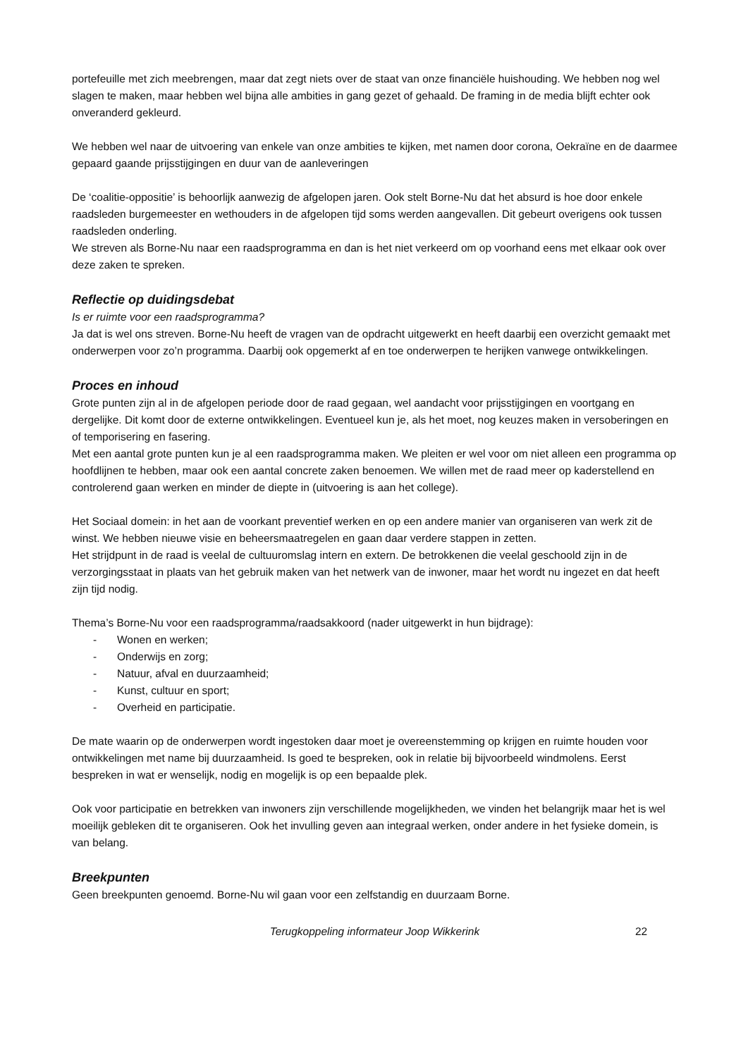portefeuille met zich meebrengen, maar dat zegt niets over de staat van onze financiële huishouding. We hebben nog wel slagen te maken, maar hebben wel bijna alle ambities in gang gezet of gehaald. De framing in de media blijft echter ook onveranderd gekleurd.
We hebben wel naar de uitvoering van enkele van onze ambities te kijken, met namen door corona, Oekraïne en de daarmee gepaard gaande prijsstijgingen en duur van de aanleveringen
De ‘coalitie-oppositie’ is behoorlijk aanwezig de afgelopen jaren. Ook stelt Borne-Nu dat het absurd is hoe door enkele raadsleden burgemeester en wethouders in de afgelopen tijd soms werden aangevallen. Dit gebeurt overigens ook tussen raadsleden onderling.
We streven als Borne-Nu naar een raadsprogramma en dan is het niet verkeerd om op voorhand eens met elkaar ook over deze zaken te spreken.
Reflectie op duidingsdebat
Is er ruimte voor een raadsprogramma?
Ja dat is wel ons streven. Borne-Nu heeft de vragen van de opdracht uitgewerkt en heeft daarbij een overzicht gemaakt met onderwerpen voor zo’n programma. Daarbij ook opgemerkt af en toe onderwerpen te herijken vanwege ontwikkelingen.
Proces en inhoud
Grote punten zijn al in de afgelopen periode door de raad gegaan, wel aandacht voor prijsstijgingen en voortgang en dergelijke. Dit komt door de externe ontwikkelingen. Eventueel kun je, als het moet, nog keuzes maken in versoberingen en of temporisering en fasering.
Met een aantal grote punten kun je al een raadsprogramma maken. We pleiten er wel voor om niet alleen een programma op hoofdlijnen te hebben, maar ook een aantal concrete zaken benoemen. We willen met de raad meer op kaderstellend en controlerend gaan werken en minder de diepte in (uitvoering is aan het college).
Het Sociaal domein: in het aan de voorkant preventief werken en op een andere manier van organiseren van werk zit de winst. We hebben nieuwe visie en beheersmaatregelen en gaan daar verdere stappen in zetten.
Het strijdpunt in de raad is veelal de cultuuromslag intern en extern. De betrokkenen die veelal geschoold zijn in de verzorgingsstaat in plaats van het gebruik maken van het netwerk van de inwoner, maar het wordt nu ingezet en dat heeft zijn tijd nodig.
Thema’s Borne-Nu voor een raadsprogramma/raadsakkoord (nader uitgewerkt in hun bijdrage):
- Wonen en werken;
- Onderwijs en zorg;
- Natuur, afval en duurzaamheid;
- Kunst, cultuur en sport;
- Overheid en participatie.
De mate waarin op de onderwerpen wordt ingestoken daar moet je overeenstemming op krijgen en ruimte houden voor ontwikkelingen met name bij duurzaamheid. Is goed te bespreken, ook in relatie bij bijvoorbeeld windmolens. Eerst bespreken in wat er wenselijk, nodig en mogelijk is op een bepaalde plek.
Ook voor participatie en betrekken van inwoners zijn verschillende mogelijkheden, we vinden het belangrijk maar het is wel moeilijk gebleken dit te organiseren. Ook het invulling geven aan integraal werken, onder andere in het fysieke domein, is van belang.
Breekpunten
Geen breekpunten genoemd. Borne-Nu wil gaan voor een zelfstandig en duurzaam Borne.
Terugkoppeling informateur Joop Wikkerink
22